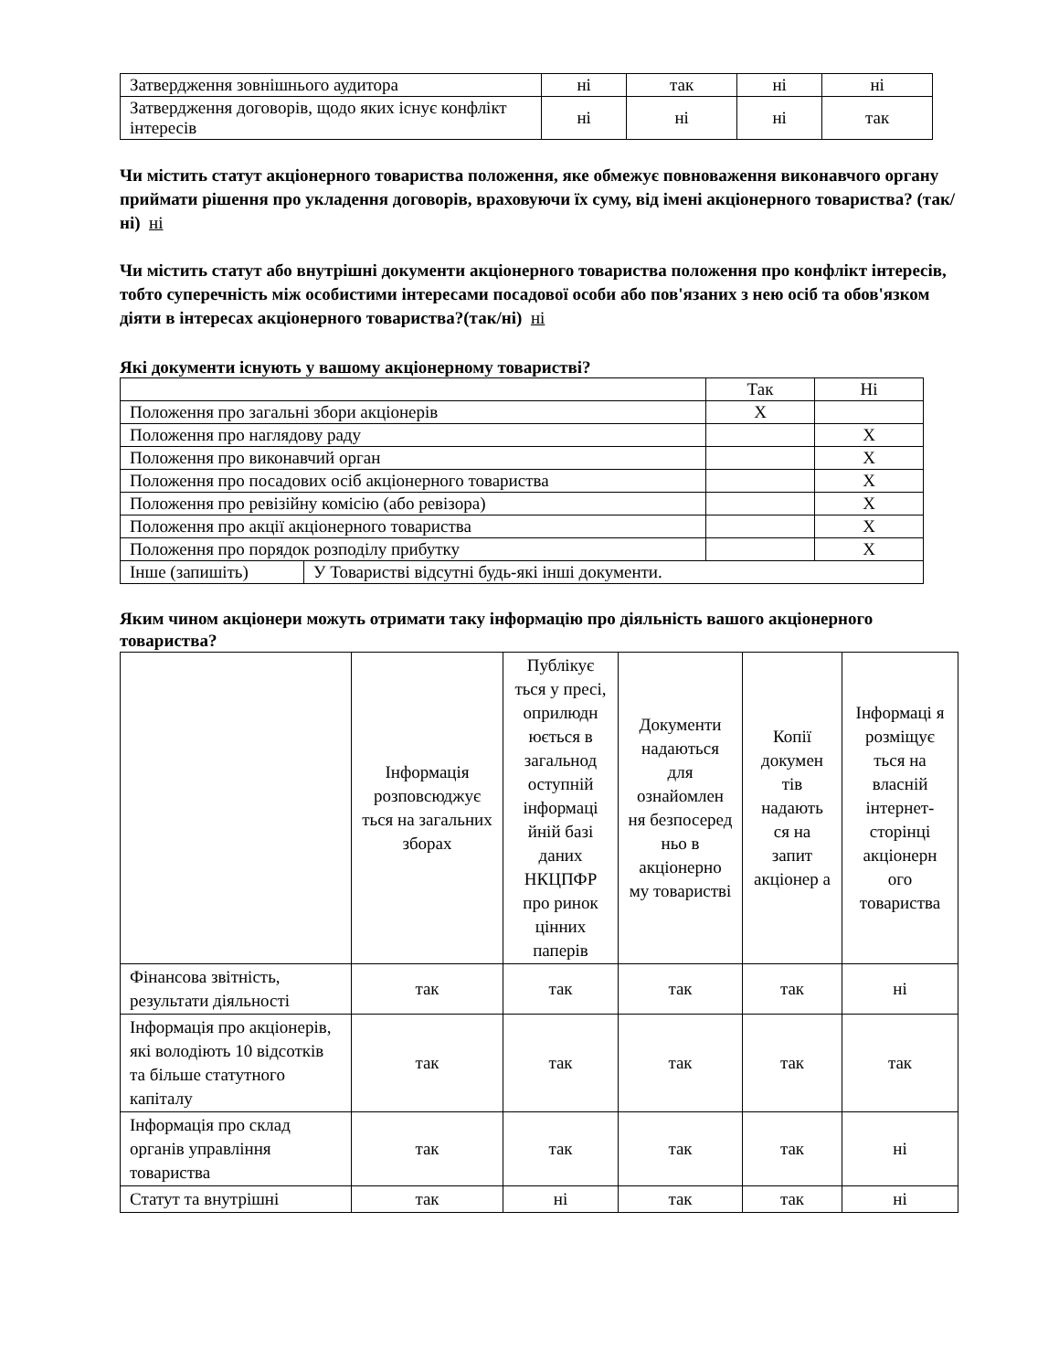| Затвердження зовнішнього аудитора | ні | так | ні | ні |
| Затвердження договорів, щодо яких існує конфлікт інтересів | ні | ні | ні | так |
Чи містить статут акціонерного товариства положення, яке обмежує повноваження виконавчого органу приймати рішення про укладення договорів, враховуючи їх суму, від імені акціонерного товариства? (так/ні) ні
Чи містить статут або внутрішні документи акціонерного товариства положення про конфлікт інтересів, тобто суперечність між особистими інтересами посадової особи або пов'язаних з нею осіб та обов'язком діяти в інтересах акціонерного товариства?(так/ні) ні
Які документи існують у вашому акціонерному товаристві?
| | | Так | Ні |
| Положення про загальні збори акціонерів | | X | |
| Положення про наглядову раду | | | X |
| Положення про виконавчий орган | | | X |
| Положення про посадових осіб акціонерного товариства | | | X |
| Положення про ревізійну комісію (або ревізора) | | | X |
| Положення про акції акціонерного товариства | | | X |
| Положення про порядок розподілу прибутку | | | X |
| Інше (запишіть) | У Товаристві відсутні будь-які інші документи. | | |
Яким чином акціонери можуть отримати таку інформацію про діяльність вашого акціонерного товариства?
| | Інформація розповсюджує ться на загальних зборах | Публікує ться у пресі, оприлюдн юється в загальнод оступній інформаці йній базі даних НКЦПФР про ринок цінних паперів | Документи надаються для ознайомлен ня безпосеред ньо в акціонерно му товаристві | Копії докумен тів надають ся на запит акціонер а | Інформаці я розміщує ться на власній інтернет-сторінці акціонерн ого товариства |
| Фінансова звітність, результати діяльності | так | так | так | так | ні |
| Інформація про акціонерів, які володіють 10 відсотків та більше статутного капіталу | так | так | так | так | так |
| Інформація про склад органів управління товариства | так | так | так | так | ні |
| Статут та внутрішні | так | ні | так | так | ні |